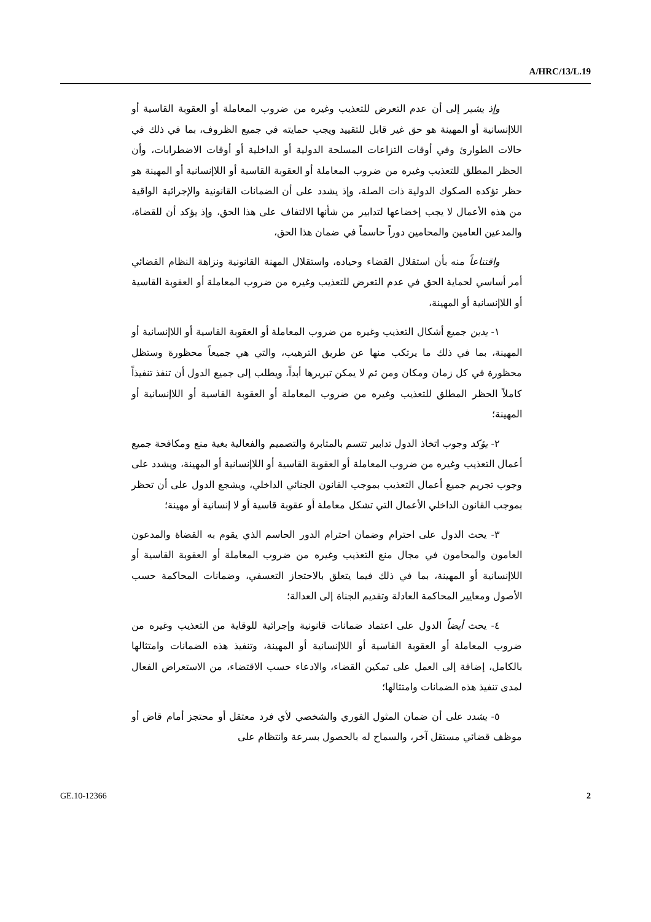A/HRC/13/L.19
وإذ يشير إلى أن عدم التعرض للتعذيب وغيره من ضروب المعاملة أو العقوبة القاسية أو اللاإنسانية أو المهينة هو حق غير قابل للتقييد ويجب حمايته في جميع الظروف، بما في ذلك في حالات الطوارئ وفي أوقات التزاعات المسلحة الدولية أو الداخلية أو أوقات الاضطرابات، وأن الحظر المطلق للتعذيب وغيره من ضروب المعاملة أو العقوبة القاسية أو اللاإنسانية أو المهينة هو حظر تؤكده الصكوك الدولية ذات الصلة، وإذ يشدد على أن الضمانات القانونية والإجرائية الواقية من هذه الأعمال لا يجب إخضاعها لتدابير من شأنها الالتفاف على هذا الحق، وإذ يؤكد أن للقضاة، والمدعين العامين والمحامين دوراً حاسماً في ضمان هذا الحق،
واقتناعاً منه بأن استقلال القضاء وحياده، واستقلال المهنة القانونية ونزاهة النظام القضائي أمر أساسي لحماية الحق في عدم التعرض للتعذيب وغيره من ضروب المعاملة أو العقوبة القاسية أو اللاإنسانية أو المهينة،
١- يدين جميع أشكال التعذيب وغيره من ضروب المعاملة أو العقوبة القاسية أو اللاإنسانية أو المهينة، بما في ذلك ما يرتكب منها عن طريق الترهيب، والتي هي جميعاً محظورة وستظل محظورة في كل زمان ومكان ومن ثم لا يمكن تبريرها أبداً، ويطلب إلى جميع الدول أن تنفذ تنفيذاً كاملاً الحظر المطلق للتعذيب وغيره من ضروب المعاملة أو العقوبة القاسية أو اللاإنسانية أو المهينة؛
٢- يؤكد وجوب اتخاذ الدول تدابير تتسم بالمثابرة والتصميم والفعالية بغية منع ومكافحة جميع أعمال التعذيب وغيره من ضروب المعاملة أو العقوبة القاسية أو اللاإنسانية أو المهينة، ويشدد على وجوب تجريم جميع أعمال التعذيب بموجب القانون الجنائي الداخلي، ويشجع الدول على أن تحظر بموجب القانون الداخلي الأعمال التي تشكل معاملة أو عقوبة قاسية أو لا إنسانية أو مهينة؛
٣- يحث الدول على احترام وضمان احترام الدور الحاسم الذي يقوم به القضاة والمدعون العامون والمحامون في مجال منع التعذيب وغيره من ضروب المعاملة أو العقوبة القاسية أو اللاإنسانية أو المهينة، بما في ذلك فيما يتعلق بالاحتجاز التعسفي، وضمانات المحاكمة حسب الأصول ومعايير المحاكمة العادلة وتقديم الجناة إلى العدالة؛
٤- يحث أيضاً الدول على اعتماد ضمانات قانونية وإجرائية للوقاية من التعذيب وغيره من ضروب المعاملة أو العقوبة القاسية أو اللاإنسانية أو المهينة، وتنفيذ هذه الضمانات وامتثالها بالكامل، إضافة إلى العمل على تمكين القضاء، والادعاء حسب الاقتضاء، من الاستعراض الفعال لمدى تنفيذ هذه الضمانات وامتثالها؛
٥- يشدد على أن ضمان المثول الفوري والشخصي لأي فرد معتقل أو محتجز أمام قاض أو موظف قضائي مستقل آخر، والسماح له بالحصول بسرعة وانتظام على
GE.10-12366 2